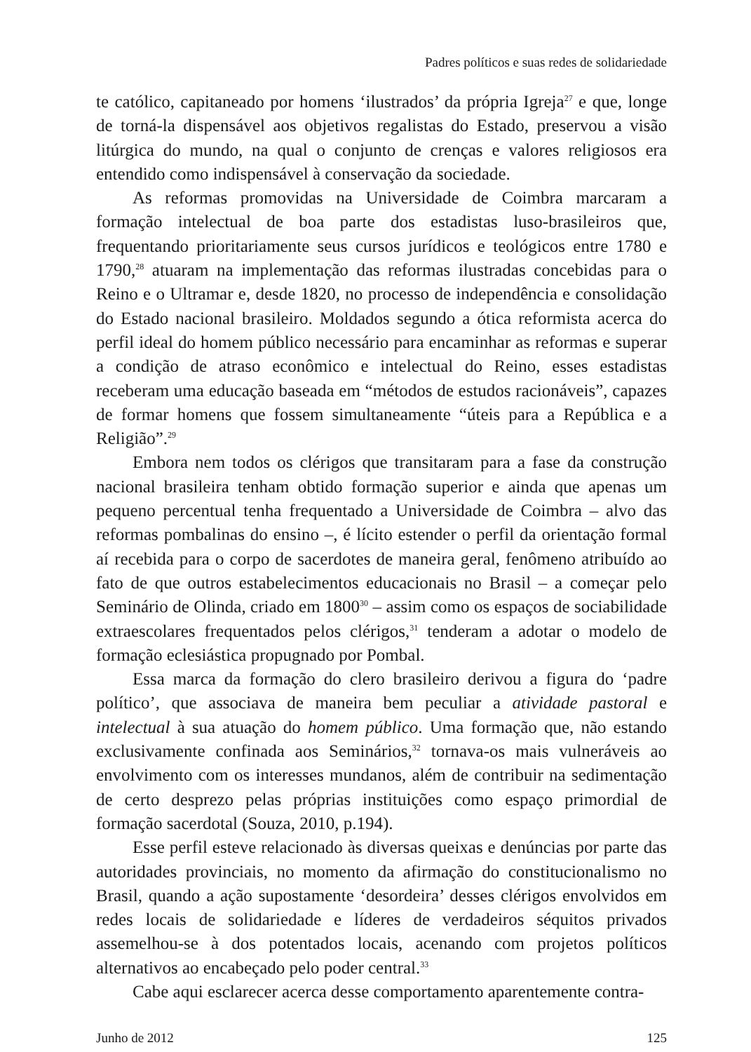Padres políticos e suas redes de solidariedade
te católico, capitaneado por homens ‘ilustrados’ da própria Igreja<sup>27</sup> e que, longe de torná-la dispensável aos objetivos regalistas do Estado, preservou a visão litúrgica do mundo, na qual o conjunto de crenças e valores religiosos era entendido como indispensável à conservação da sociedade.
As reformas promovidas na Universidade de Coimbra marcaram a formação intelectual de boa parte dos estadistas luso-brasileiros que, frequentando prioritariamente seus cursos jurídicos e teológicos entre 1780 e 1790,<sup>28</sup> atuaram na implementação das reformas ilustradas concebidas para o Reino e o Ultramar e, desde 1820, no processo de independência e consolidação do Estado nacional brasileiro. Moldados segundo a ótica reformista acerca do perfil ideal do homem público necessário para encaminhar as reformas e superar a condição de atraso econômico e intelectual do Reino, esses estadistas receberam uma educação baseada em “métodos de estudos racionáveis”, capazes de formar homens que fossem simultaneamente “úteis para a República e a Religião”.<sup>29</sup>
Embora nem todos os clérigos que transitaram para a fase da construção nacional brasileira tenham obtido formação superior e ainda que apenas um pequeno percentual tenha frequentado a Universidade de Coimbra – alvo das reformas pombalinas do ensino –, é lícito estender o perfil da orientação formal aí recebida para o corpo de sacerdotes de maneira geral, fenômeno atribuído ao fato de que outros estabelecimentos educacionais no Brasil – a começar pelo Seminário de Olinda, criado em 1800<sup>30</sup> – assim como os espaços de sociabilidade extraescolares frequentados pelos clérigos,<sup>31</sup> tenderam a adotar o modelo de formação eclesiástica propugnado por Pombal.
Essa marca da formação do clero brasileiro derivou a figura do ‘padre político’, que associava de maneira bem peculiar a atividade pastoral e intelectual à sua atuação do homem público. Uma formação que, não estando exclusivamente confinada aos Seminários,<sup>32</sup> tornava-os mais vulneráveis ao envolvimento com os interesses mundanos, além de contribuir na sedimentação de certo desprezo pelas próprias instituições como espaço primordial de formação sacerdotal (Souza, 2010, p.194).
Esse perfil esteve relacionado às diversas queixas e denúncias por parte das autoridades provinciais, no momento da afirmação do constitucionalismo no Brasil, quando a ação supostamente ‘desordeira’ desses clérigos envolvidos em redes locais de solidariedade e líderes de verdadeiros séquitos privados assemelhou-se à dos potentados locais, acenando com projetos políticos alternativos ao encabeçado pelo poder central.<sup>33</sup>
Cabe aqui esclarecer acerca desse comportamento aparentemente contra-
Junho de 2012 125